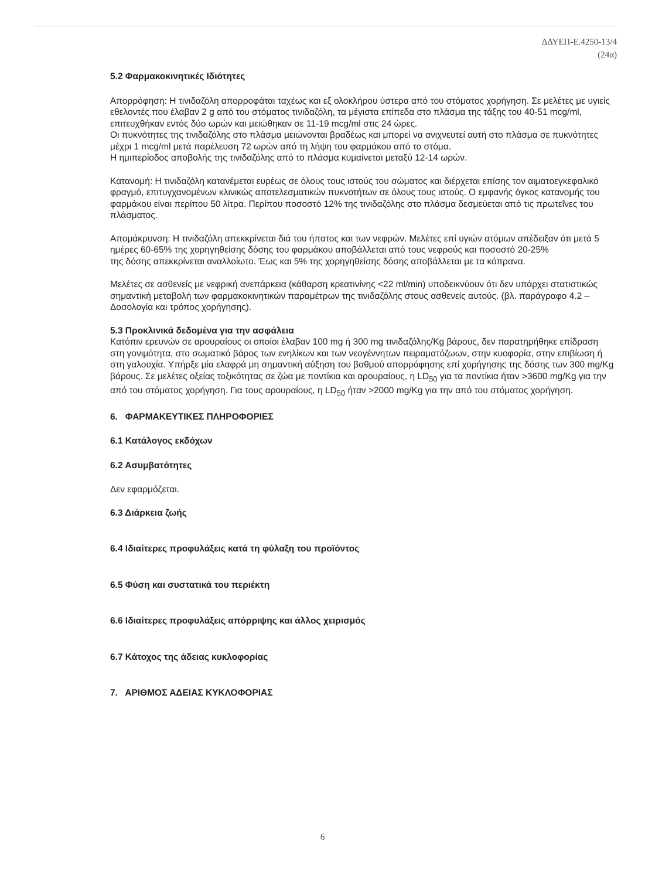ΔΔΥΕΠ-Ε.4250-13/4
(24α)
5.2 Φαρμακοκινητικές Ιδιότητες
Απορρόφηση: Η τινιδαζόλη απορροφάται ταχέως και εξ ολοκλήρου ύστερα από του στόματος χορήγηση. Σε μελέτες με υγιείς εθελοντές που έλαβαν 2 g από του στόματος τινιδαζόλη, τα μέγιστα επίπεδα στο πλάσμα της τάξης του 40-51 mcg/ml, επιτευχθήκαν εντός δύο ωρών και μειώθηκαν σε 11-19 mcg/ml στις 24 ώρες.
Οι πυκνότητες της τινιδαζόλης στο πλάσμα μειώνονται βραδέως και μπορεί να ανιχνευτεί αυτή στο πλάσμα σε πυκνότητες μέχρι 1 mcg/ml μετά παρέλευση 72 ωρών από τη λήψη του φαρμάκου από το στόμα.
Η ημιπερίοδος αποβολής της τινιδαζόλης από το πλάσμα κυμαίνεται μεταξύ 12-14 ωρών.
Κατανομή: Η τινιδαζόλη κατανέμεται ευρέως σε όλους τους ιστούς του σώματος και διέρχεται επίσης τον αιματοεγκεφαλικό φραγμό, επιτυγχανομένων κλινικώς αποτελεσματικών πυκνοτήτων σε όλους τους ιστούς. Ο εμφανής όγκος κατανομής του φαρμάκου είναι περίπου 50 λίτρα. Περίπου ποσοστό 12% της τινιδαζόλης στο πλάσμα δεσμεύεται από τις πρωτεΐνες του πλάσματος.
Απομάκρυνση: Η τινιδαζόλη απεκκρίνεται διά του ήπατος και των νεφρών. Μελέτες επί υγιών ατόμων απέδειξαν ότι μετά 5 ημέρες 60-65% της χορηγηθείσης δόσης του φαρμάκου αποβάλλεται από τους νεφρούς και ποσοστό 20-25%
της δόσης απεκκρίνεται αναλλοίωτο. Έως και 5% της χορηγηθείσης δόσης αποβάλλεται με τα κόπρανα.
Μελέτες σε ασθενείς με νεφρική ανεπάρκεια (κάθαρση κρεατινίνης <22 ml/min) υποδεικνύουν ότι δεν υπάρχει στατιστικώς σημαντική μεταβολή των φαρμακοκινητικών παραμέτρων της τινιδαζόλης στους ασθενείς αυτούς. (βλ. παράγραφο 4.2 – Δοσολογία και τρόπος χορήγησης).
5.3 Προκλινικά δεδομένα για την ασφάλεια
Κατόπιν ερευνών σε αρουραίους οι οποίοι έλαβαν 100 mg ή 300 mg τινιδαζόλης/Kg βάρους, δεν παρατηρήθηκε επίδραση στη γονιμότητα, στο σωματικό βάρος των ενηλίκων και των νεογέννητων πειραματόζωων, στην κυοφορία, στην επιβίωση ή στη γαλουχία. Υπήρξε μία ελαφρά μη σημαντική αύξηση του βαθμού απορρόφησης επί χορήγησης της δόσης των 300 mg/Kg βάρους. Σε μελέτες οξείας τοξικότητας σε ζώα με ποντίκια και αρουραίους, η LD<sub>50</sub> για τα ποντίκια ήταν >3600 mg/Kg για την από του στόματος χορήγηση. Για τους αρουραίους, η LD<sub>50</sub> ήταν >2000 mg/Kg για την από του στόματος χορήγηση.
6. ΦΑΡΜΑΚΕΥΤΙΚΕΣ ΠΛΗΡΟΦΟΡΙΕΣ
6.1 Κατάλογος εκδόχων
6.2 Ασυμβατότητες
Δεν εφαρμόζεται.
6.3 Διάρκεια ζωής
6.4 Ιδιαίτερες προφυλάξεις κατά τη φύλαξη του προϊόντος
6.5 Φύση και συστατικά του περιέκτη
6.6 Ιδιαίτερες προφυλάξεις απόρριψης και άλλος χειρισμός
6.7 Κάτοχος της άδειας κυκλοφορίας
7. ΑΡΙΘΜΟΣ ΑΔΕΙΑΣ ΚΥΚΛΟΦΟΡΙΑΣ
6